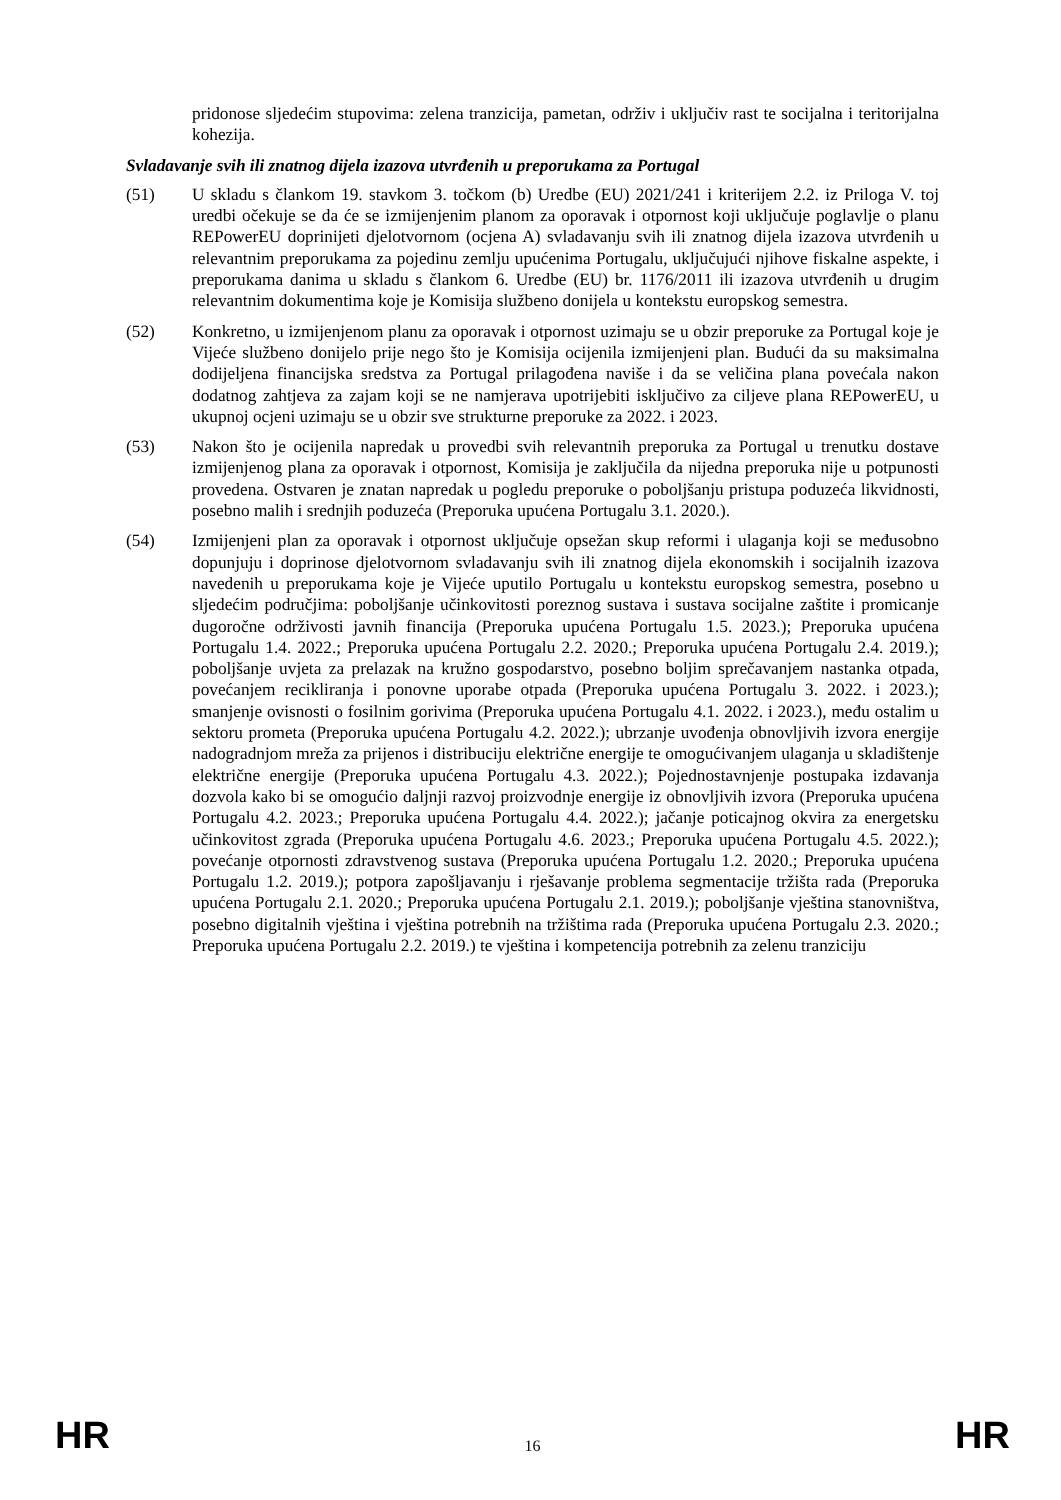pridonose sljedećim stupovima: zelena tranzicija, pametan, održiv i uključiv rast te socijalna i teritorijalna kohezija.
Svladavanje svih ili znatnog dijela izazova utvrđenih u preporukama za Portugal
(51) U skladu s člankom 19. stavkom 3. točkom (b) Uredbe (EU) 2021/241 i kriterijem 2.2. iz Priloga V. toj uredbi očekuje se da će se izmijenjenim planom za oporavak i otpornost koji uključuje poglavlje o planu REPowerEU doprinijeti djelotvornom (ocjena A) svladavanju svih ili znatnog dijela izazova utvrđenih u relevantnim preporukama za pojedinu zemlju upućenima Portugalu, uključujući njihove fiskalne aspekte, i preporukama danima u skladu s člankom 6. Uredbe (EU) br. 1176/2011 ili izazova utvrđenih u drugim relevantnim dokumentima koje je Komisija službeno donijela u kontekstu europskog semestra.
(52) Konkretno, u izmijenjenom planu za oporavak i otpornost uzimaju se u obzir preporuke za Portugal koje je Vijeće službeno donijelo prije nego što je Komisija ocijenila izmijenjeni plan. Budući da su maksimalna dodijeljena financijska sredstva za Portugal prilagođena naviše i da se veličina plana povećala nakon dodatnog zahtjeva za zajam koji se ne namjerava upotrijebiti isključivo za ciljeve plana REPowerEU, u ukupnoj ocjeni uzimaju se u obzir sve strukturne preporuke za 2022. i 2023.
(53) Nakon što je ocijenila napredak u provedbi svih relevantnih preporuka za Portugal u trenutku dostave izmijenjenog plana za oporavak i otpornost, Komisija je zaključila da nijedna preporuka nije u potpunosti provedena. Ostvaren je znatan napredak u pogledu preporuke o poboljšanju pristupa poduzeća likvidnosti, posebno malih i srednjih poduzeća (Preporuka upućena Portugalu 3.1. 2020.).
(54) Izmijenjeni plan za oporavak i otpornost uključuje opsežan skup reformi i ulaganja koji se međusobno dopunjuju i doprinose djelotvornom svladavanju svih ili znatnog dijela ekonomskih i socijalnih izazova navedenih u preporukama koje je Vijeće uputilo Portugalu u kontekstu europskog semestra, posebno u sljedećim područjima: poboljšanje učinkovitosti poreznog sustava i sustava socijalne zaštite i promicanje dugoročne održivosti javnih financija (Preporuka upućena Portugalu 1.5. 2023.); Preporuka upućena Portugalu 1.4. 2022.; Preporuka upućena Portugalu 2.2. 2020.; Preporuka upućena Portugalu 2.4. 2019.); poboljšanje uvjeta za prelazak na kružno gospodarstvo, posebno boljim sprečavanjem nastanka otpada, povećanjem recikliranja i ponovne uporabe otpada (Preporuka upućena Portugalu 3. 2022. i 2023.); smanjenje ovisnosti o fosilnim gorivima (Preporuka upućena Portugalu 4.1. 2022. i 2023.), među ostalim u sektoru prometa (Preporuka upućena Portugalu 4.2. 2022.); ubrzanje uvođenja obnovljivih izvora energije nadogradnjom mreža za prijenos i distribuciju električne energije te omogućivanjem ulaganja u skladištenje električne energije (Preporuka upućena Portugalu 4.3. 2022.); Pojednostavnjenje postupaka izdavanja dozvola kako bi se omogućio daljnji razvoj proizvodnje energije iz obnovljivih izvora (Preporuka upućena Portugalu 4.2. 2023.; Preporuka upućena Portugalu 4.4. 2022.); jačanje poticajnog okvira za energetsku učinkovitost zgrada (Preporuka upućena Portugalu 4.6. 2023.; Preporuka upućena Portugalu 4.5. 2022.); povećanje otpornosti zdravstvenog sustava (Preporuka upućena Portugalu 1.2. 2020.; Preporuka upućena Portugalu 1.2. 2019.); potpora zapošljavanju i rješavanje problema segmentacije tržišta rada (Preporuka upućena Portugalu 2.1. 2020.; Preporuka upućena Portugalu 2.1. 2019.); poboljšanje vještina stanovništva, posebno digitalnih vještina i vještina potrebnih na tržištima rada (Preporuka upućena Portugalu 2.3. 2020.; Preporuka upućena Portugalu 2.2. 2019.) te vještina i kompetencija potrebnih za zelenu tranziciju
HR 16 HR